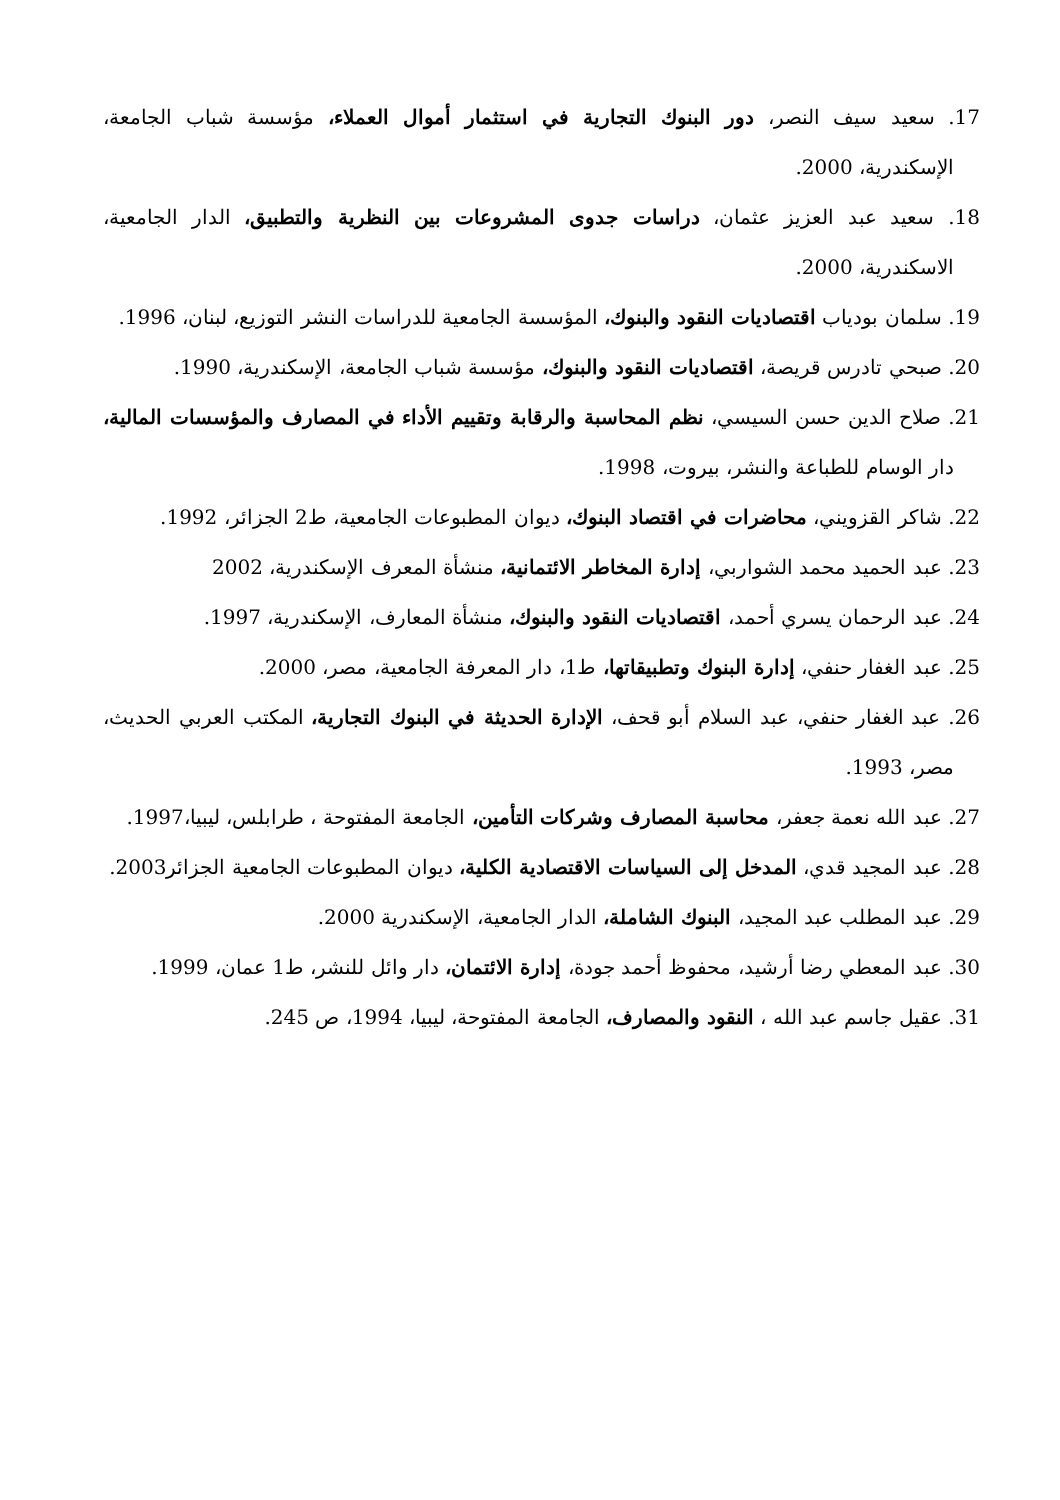17. سعيد سيف النصر، دور البنوك التجارية في استثمار أموال العملاء، مؤسسة شباب الجامعة، الإسكندرية، 2000.
18. سعيد عبد العزيز عثمان، دراسات جدوى المشروعات بين النظرية والتطبيق، الدار الجامعية، الاسكندرية، 2000.
19. سلمان بودياب اقتصاديات النقود والبنوك، المؤسسة الجامعية للدراسات النشر التوزيع، لبنان، 1996.
20. صبحي تادرس قريصة، اقتصاديات النقود والبنوك، مؤسسة شباب الجامعة، الإسكندرية، 1990.
21. صلاح الدين حسن السيسي، نظم المحاسبة والرقابة وتقييم الأداء في المصارف والمؤسسات المالية، دار الوسام للطباعة والنشر، بيروت، 1998.
22. شاكر القزويني، محاضرات في اقتصاد البنوك، ديوان المطبوعات الجامعية، ط2 الجزائر، 1992.
23. عبد الحميد محمد الشواربي، إدارة المخاطر الائتمانية، منشأة المعرف الإسكندرية، 2002
24. عبد الرحمان يسري أحمد، اقتصاديات النقود والبنوك، منشأة المعارف، الإسكندرية، 1997.
25. عبد الغفار حنفي، إدارة البنوك وتطبيقاتها، ط1، دار المعرفة الجامعية، مصر، 2000.
26. عبد الغفار حنفي، عبد السلام أبو قحف، الإدارة الحديثة في البنوك التجارية، المكتب العربي الحديث، مصر، 1993.
27. عبد الله نعمة جعفر، محاسبة المصارف وشركات التأمين، الجامعة المفتوحة ، طرابلس، ليبيا،1997.
28. عبد المجيد قدي، المدخل إلى السياسات الاقتصادية الكلية، ديوان المطبوعات الجامعية الجزائر2003.
29. عبد المطلب عبد المجيد، البنوك الشاملة، الدار الجامعية، الإسكندرية 2000.
30. عبد المعطي رضا أرشيد، محفوظ أحمد جودة، إدارة الائتمان، دار وائل للنشر، ط1 عمان، 1999.
31. عقيل جاسم عبد الله ، النقود والمصارف، الجامعة المفتوحة، ليبيا، 1994، ص 245.